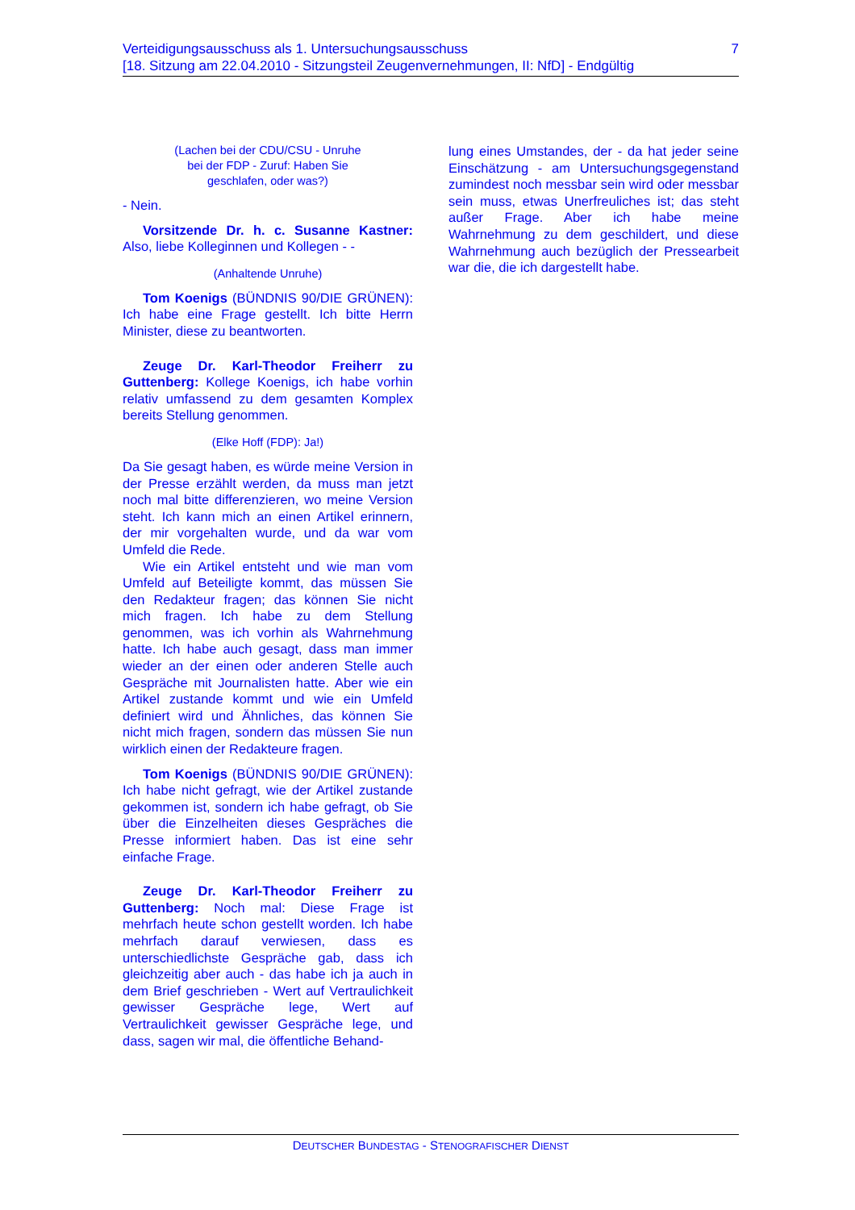7 Verteidigungsausschuss als 1. Untersuchungsausschuss
[18. Sitzung am 22.04.2010 - Sitzungsteil Zeugenvernehmungen, II: NfD] - Endgültig
(Lachen bei der CDU/CSU - Unruhe
bei der FDP - Zuruf: Haben Sie
geschlafen, oder was?)
- Nein.
Vorsitzende Dr. h. c. Susanne Kastner: Also, liebe Kolleginnen und Kollegen - -
(Anhaltende Unruhe)
Tom Koenigs (BÜNDNIS 90/DIE GRÜNEN): Ich habe eine Frage gestellt. Ich bitte Herrn Minister, diese zu beantworten.
Zeuge Dr. Karl-Theodor Freiherr zu Guttenberg: Kollege Koenigs, ich habe vorhin relativ umfassend zu dem gesamten Komplex bereits Stellung genommen.
(Elke Hoff (FDP): Ja!)
Da Sie gesagt haben, es würde meine Version in der Presse erzählt werden, da muss man jetzt noch mal bitte differenzieren, wo meine Version steht. Ich kann mich an einen Artikel erinnern, der mir vorgehalten wurde, und da war vom Umfeld die Rede.
Wie ein Artikel entsteht und wie man vom Umfeld auf Beteiligte kommt, das müssen Sie den Redakteur fragen; das können Sie nicht mich fragen. Ich habe zu dem Stellung genommen, was ich vorhin als Wahrnehmung hatte. Ich habe auch gesagt, dass man immer wieder an der einen oder anderen Stelle auch Gespräche mit Journalisten hatte. Aber wie ein Artikel zustande kommt und wie ein Umfeld definiert wird und Ähnliches, das können Sie nicht mich fragen, sondern das müssen Sie nun wirklich einen der Redakteure fragen.
Tom Koenigs (BÜNDNIS 90/DIE GRÜNEN): Ich habe nicht gefragt, wie der Artikel zustande gekommen ist, sondern ich habe gefragt, ob Sie über die Einzelheiten dieses Gespräches die Presse informiert haben. Das ist eine sehr einfache Frage.
Zeuge Dr. Karl-Theodor Freiherr zu Guttenberg: Noch mal: Diese Frage ist mehrfach heute schon gestellt worden. Ich habe mehrfach darauf verwiesen, dass es unterschiedlichste Gespräche gab, dass ich gleichzeitig aber auch - das habe ich ja auch in dem Brief geschrieben - Wert auf Vertraulichkeit gewisser Gespräche lege, Wert auf Vertraulichkeit gewisser Gespräche lege, und dass, sagen wir mal, die öffentliche Behand-
lung eines Umstandes, der - da hat jeder seine Einschätzung - am Untersuchungsgegenstand zumindest noch messbar sein wird oder messbar sein muss, etwas Unerfreuliches ist; das steht außer Frage. Aber ich habe meine Wahrnehmung zu dem geschildert, und diese Wahrnehmung auch bezüglich der Pressearbeit war die, die ich dargestellt habe.
DEUTSCHER BUNDESTAG - STENOGRAFISCHER DIENST